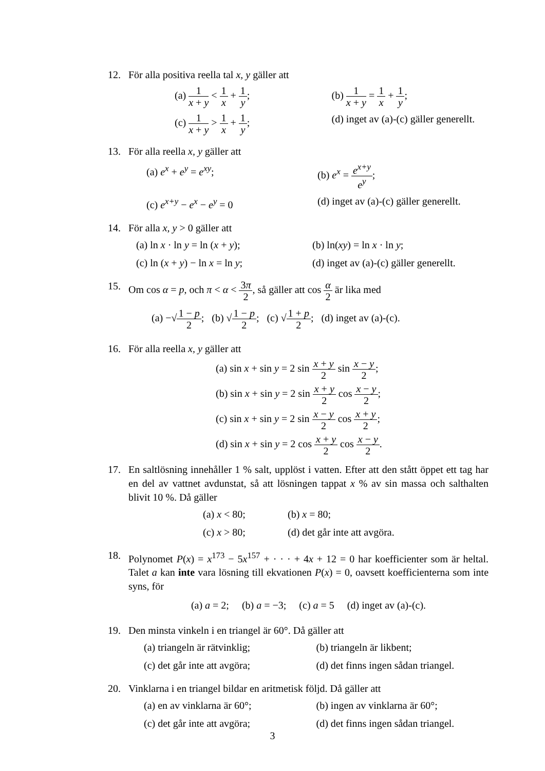12. För alla positiva reella tal x, y gäller att
(a) 1 x + y < 1 x + 1 y;
(b) 1 x + y = 1 x + 1 y;
(c) 1 x + y > 1 x + 1 y;
(d) inget av (a)-(c) gäller generellt.
13. För alla reella x, y gäller att
(a) e<sup>x</sup> + e<sup>y</sup> = e<sup>xy</sup>;
(b) e<sup>x</sup> = e<sup>x+y</sup> e<sup>y</sup>;
(c) e<sup>x+y</sup> − e<sup>x</sup> − e<sup>y</sup> = 0
(d) inget av (a)-(c) gäller generellt.
14. För alla x, y > 0 gäller att
(a) ln x · ln y = ln (x + y);
(b) ln(xy) = ln x · ln y;
(c) ln (x + y) − ln x = ln y;
(d) inget av (a)-(c) gäller generellt.
15. Om cos α = p, och π < α < 3π 2, så gäller att cos α 2 är lika med
(a) −√1 − p 2; (b) √1 − p 2; (c) √1 + p 2; (d) inget av (a)-(c).
16. För alla reella x, y gäller att
(a) sin x + sin y = 2 sin x + y 2 sin x − y 2;
(b) sin x + sin y = 2 sin x + y 2 cos x − y 2;
(c) sin x + sin y = 2 sin x − y 2 cos x + y 2;
(d) sin x + sin y = 2 cos x + y 2 cos x − y 2.
17. En saltlösning innehåller 1 % salt, upplöst i vatten. Efter att den stått öppet ett tag har en del av vattnet avdunstat, så att lösningen tappat x % av sin massa och salthalten blivit 10 %. Då gäller
(a) x < 80;
(b) x = 80;
(c) x > 80;
(d) det går inte att avgöra.
18. Polynomet P(x) = x<sup>173</sup> − 5x<sup>157</sup> + · · · + 4x + 12 = 0 har koefficienter som är heltal. Talet a kan inte vara lösning till ekvationen P(x) = 0, oavsett koefficienterna som inte syns, för
(a) a = 2; (b) a = −3; (c) a = 5 (d) inget av (a)-(c).
19. Den minsta vinkeln i en triangel är 60°. Då gäller att
(a) triangeln är rätvinklig;
(b) triangeln är likbent;
(c) det går inte att avgöra;
(d) det finns ingen sådan triangel.
20. Vinklarna i en triangel bildar en aritmetisk följd. Då gäller att
(a) en av vinklarna är 60°;
(b) ingen av vinklarna är 60°;
(c) det går inte att avgöra;
(d) det finns ingen sådan triangel.
3